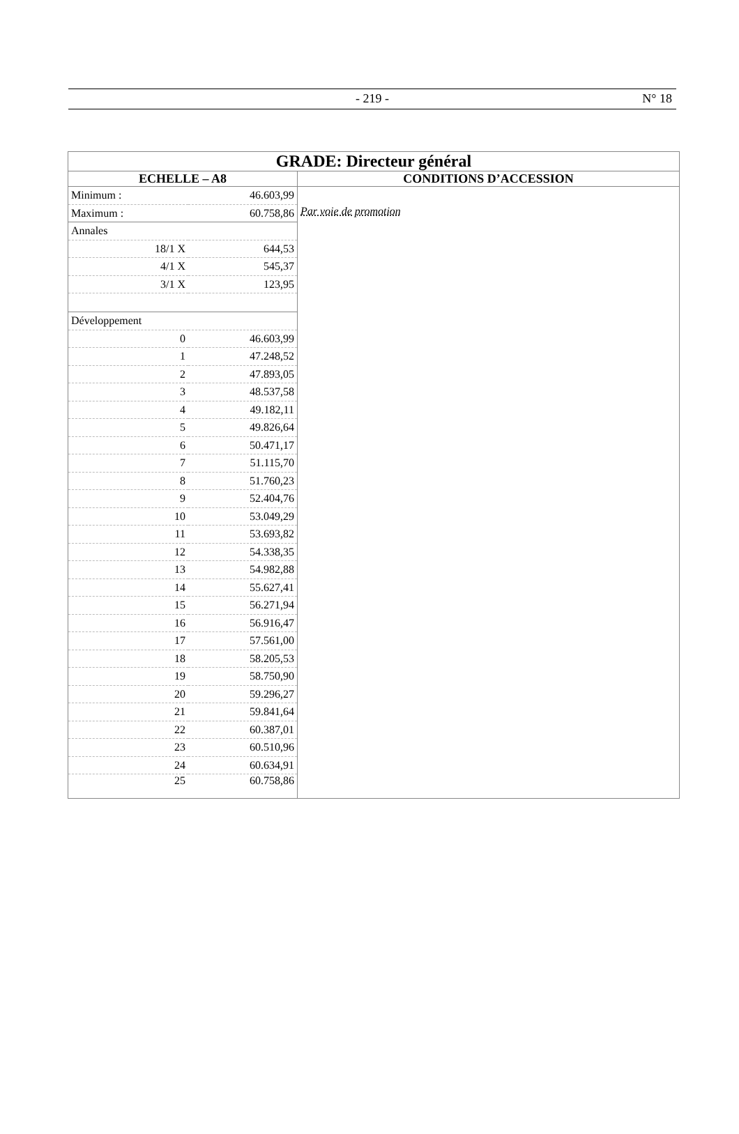- 219 - N° 18
| GRADE: Directeur général | |
| ECHELLE – A8 | CONDITIONS D’ACCESSION |
| / Minimum : / 46.603,99 / / Maximum : / 60.758,86 / / Annales / / / 18/1 X / 644,53 / / 4/1 X / 545,37 / / 3/1 X / 123,95 / / Développement / / / 0 / 46.603,99 / / 1 / 47.248,52 / / 2 / 47.893,05 / / 3 / 48.537,58 / / 4 / 49.182,11 / / 5 / 49.826,64 / / 6 / 50.471,17 / / 7 / 51.115,70 / / 8 / 51.760,23 / / 9 / 52.404,76 / / 10 / 53.049,29 / / 11 / 53.693,82 / / 12 / 54.338,35 / / 13 / 54.982,88 / / 14 / 55.627,41 / / 15 / 56.271,94 / / 16 / 56.916,47 / / 17 / 57.561,00 / / 18 / 58.205,53 / / 19 / 58.750,90 / / 20 / 59.296,27 / / 21 / 59.841,64 / / 22 / 60.387,01 / / 23 / 60.510,96 / / 24 / 60.634,91 / / 25 / 60.758,86 / | Par voie de promotion |